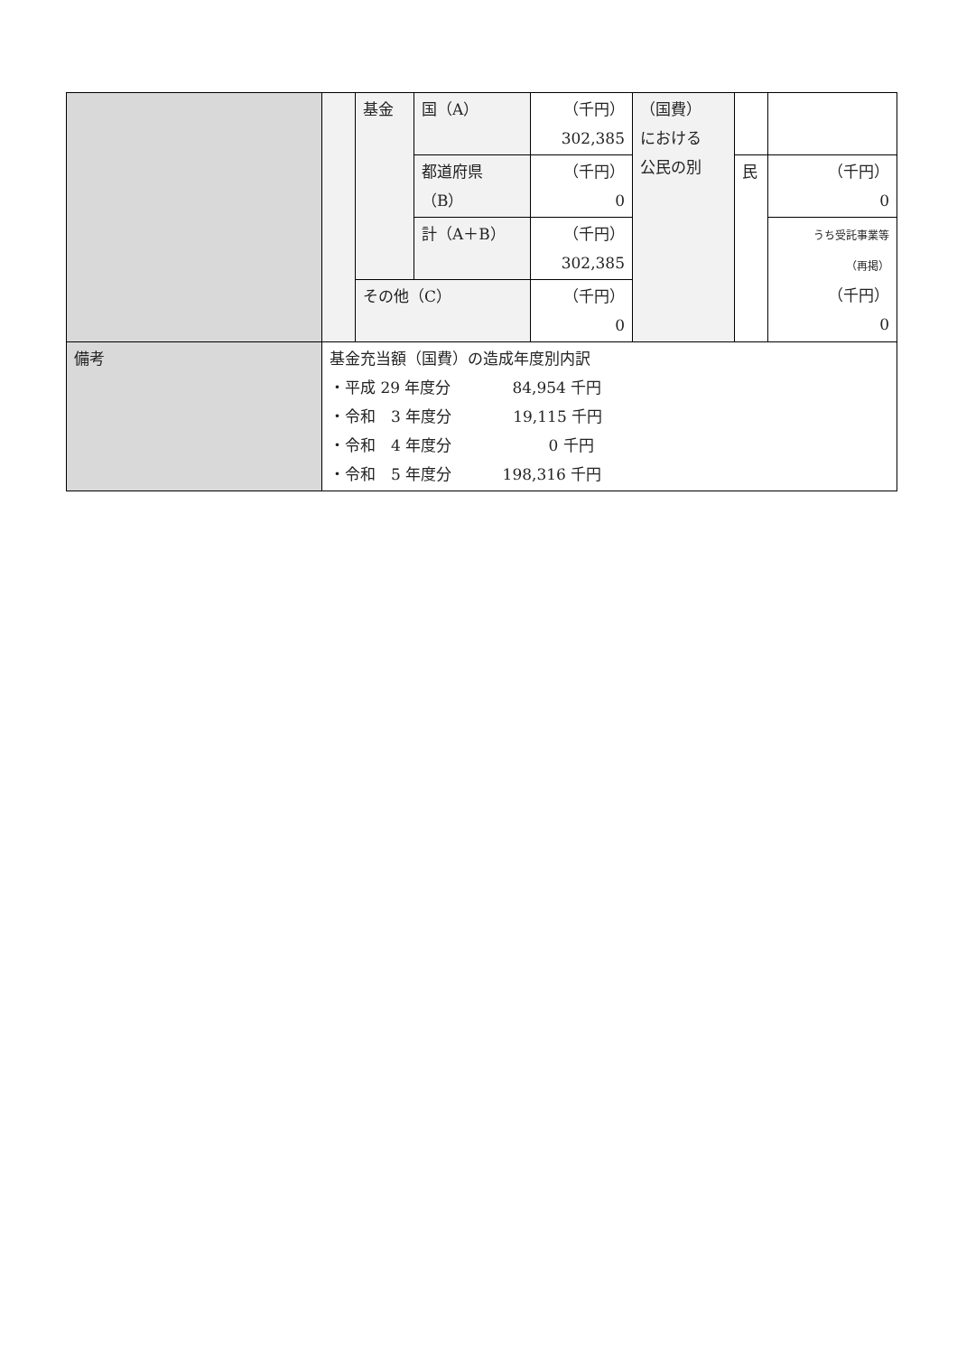| | | 基金 | 国（A） | （千円） 302,385 | （国費） における 公民の別 | | |
| | | | 都道府県 （B） | （千円） 0 | | 民 | （千円） 0 |
| | | | 計（A＋B） | （千円） 302,385 | | | うち受託事業等 （再掲） （千円） 0 |
| | | その他（C） | | （千円） 0 | | | |
| 備考 | 基金充当額（国費）の造成年度別内訳 ・平成 29 年度分 84,954 千円 ・令和 3 年度分 19,115 千円 ・令和 4 年度分 0 千円 ・令和 5 年度分 198,316 千円 | | | | | | |